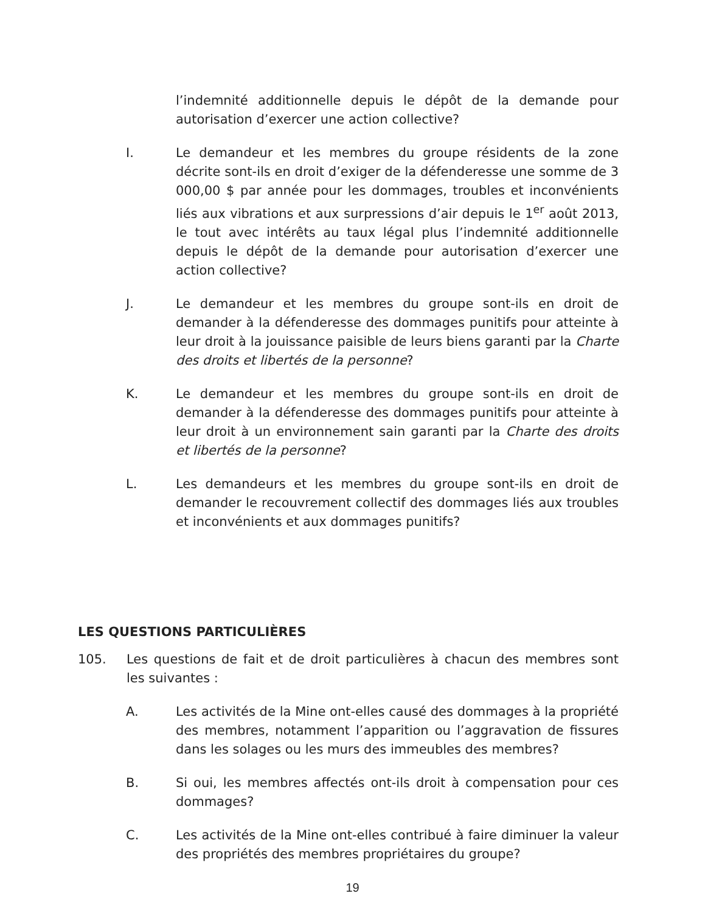l’indemnité additionnelle depuis le dépôt de la demande pour autorisation d’exercer une action collective?
I. Le demandeur et les membres du groupe résidents de la zone décrite sont-ils en droit d’exiger de la défenderesse une somme de 3 000,00 $ par année pour les dommages, troubles et inconvénients liés aux vibrations et aux surpressions d’air depuis le 1<sup>er</sup> août 2013, le tout avec intérêts au taux légal plus l’indemnité additionnelle depuis le dépôt de la demande pour autorisation d’exercer une action collective?
J. Le demandeur et les membres du groupe sont-ils en droit de demander à la défenderesse des dommages punitifs pour atteinte à leur droit à la jouissance paisible de leurs biens garanti par la Charte des droits et libertés de la personne?
K. Le demandeur et les membres du groupe sont-ils en droit de demander à la défenderesse des dommages punitifs pour atteinte à leur droit à un environnement sain garanti par la Charte des droits et libertés de la personne?
L. Les demandeurs et les membres du groupe sont-ils en droit de demander le recouvrement collectif des dommages liés aux troubles et inconvénients et aux dommages punitifs?
LES QUESTIONS PARTICULIÈRES
105. Les questions de fait et de droit particulières à chacun des membres sont les suivantes :
A. Les activités de la Mine ont-elles causé des dommages à la propriété des membres, notamment l’apparition ou l’aggravation de fissures dans les solages ou les murs des immeubles des membres?
B. Si oui, les membres affectés ont-ils droit à compensation pour ces dommages?
C. Les activités de la Mine ont-elles contribué à faire diminuer la valeur des propriétés des membres propriétaires du groupe?
19